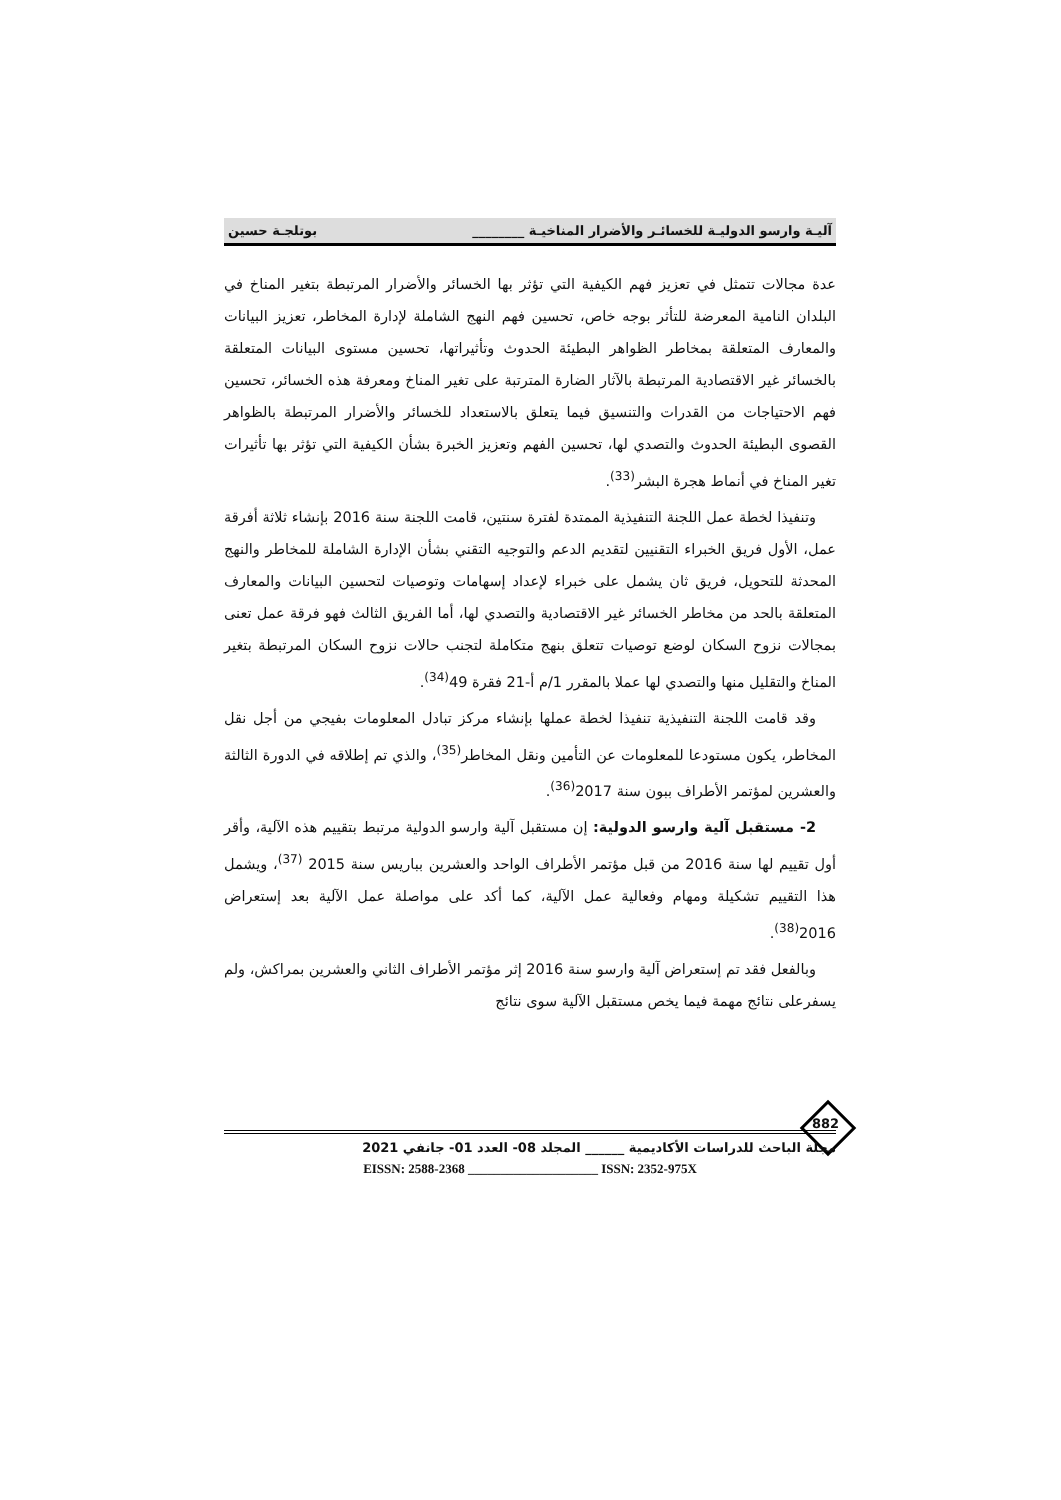آليـة وارسو الدوليـة للخسائـر والأضرار المناخيـة ________ بوتلجـة حسين
عدة مجالات تتمثل في تعزيز فهم الكيفية التي تؤثر بها الخسائر والأضرار المرتبطة بتغير المناخ في البلدان النامية المعرضة للتأثر بوجه خاص، تحسين فهم النهج الشاملة لإدارة المخاطر، تعزيز البيانات والمعارف المتعلقة بمخاطر الظواهر البطيئة الحدوث وتأثيراتها، تحسين مستوى البيانات المتعلقة بالخسائر غير الاقتصادية المرتبطة بالآثار الضارة المترتبة على تغير المناخ ومعرفة هذه الخسائر، تحسين فهم الاحتياجات من القدرات والتنسيق فيما يتعلق بالاستعداد للخسائر والأضرار المرتبطة بالظواهر القصوى البطيئة الحدوث والتصدي لها، تحسين الفهم وتعزيز الخبرة بشأن الكيفية التي تؤثر بها تأثيرات تغير المناخ في أنماط هجرة البشر<sup>(33)</sup>.
وتنفيذا لخطة عمل اللجنة التنفيذية الممتدة لفترة سنتين، قامت اللجنة سنة 2016 بإنشاء ثلاثة أفرقة عمل، الأول فريق الخبراء التقنيين لتقديم الدعم والتوجيه التقني بشأن الإدارة الشاملة للمخاطر والنهج المحدثة للتحويل، فريق ثان يشمل على خبراء لإعداد إسهامات وتوصيات لتحسين البيانات والمعارف المتعلقة بالحد من مخاطر الخسائر غير الاقتصادية والتصدي لها، أما الفريق الثالث فهو فرقة عمل تعنى بمجالات نزوح السكان لوضع توصيات تتعلق بنهج متكاملة لتجنب حالات نزوح السكان المرتبطة بتغير المناخ والتقليل منها والتصدي لها عملا بالمقرر 1/م أ-21 فقرة 49<sup>(34)</sup>.
وقد قامت اللجنة التنفيذية تنفيذا لخطة عملها بإنشاء مركز تبادل المعلومات بفيجي من أجل نقل المخاطر، يكون مستودعا للمعلومات عن التأمين ونقل المخاطر<sup>(35)</sup>، والذي تم إطلاقه في الدورة الثالثة والعشرين لمؤتمر الأطراف ببون سنة 2017<sup>(36)</sup>.
2- مستقبل آلية وارسو الدولية: إن مستقبل آلية وارسو الدولية مرتبط بتقييم هذه الآلية، وأقر أول تقييم لها سنة 2016 من قبل مؤتمر الأطراف الواحد والعشرين بباريس سنة 2015 <sup>(37)</sup>، ويشمل هذا التقييم تشكيلة ومهام وفعالية عمل الآلية، كما أكد على مواصلة عمل الآلية بعد إستعراض 2016<sup>(38)</sup>.
وبالفعل فقد تم إستعراض آلية وارسو سنة 2016 إثر مؤتمر الأطراف الثاني والعشرين بمراكش، ولم يسفرعلى نتائج مهمة فيما يخص مستقبل الآلية سوى نتائج
882
مجلة الباحث للدراسات الأكاديمية ______ المجلد 08- العدد 01- جانفي 2021
EISSN: 2588-2368 ____________________ ISSN: 2352-975X